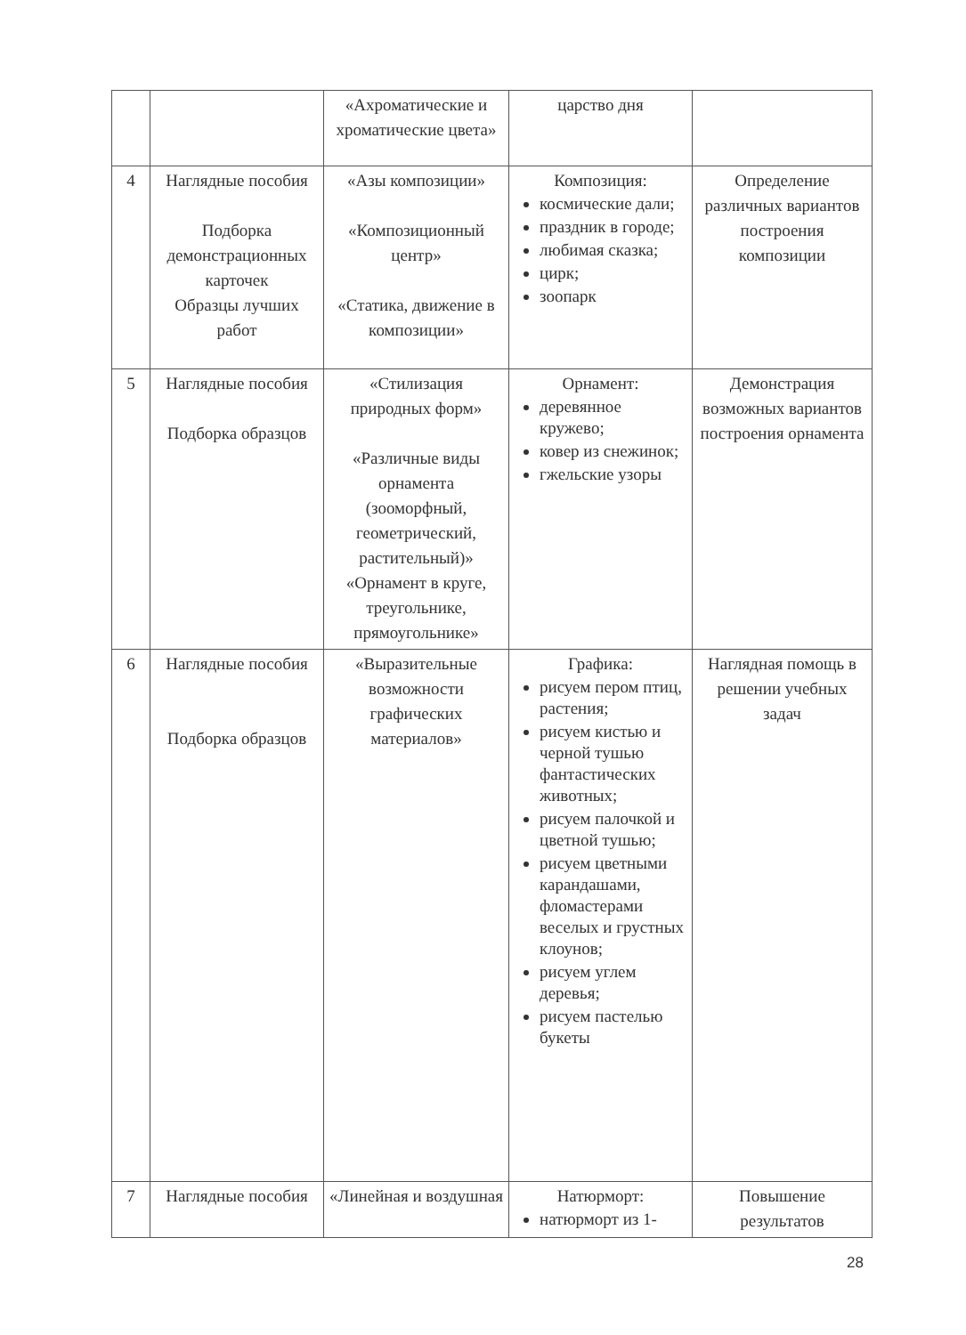| | | «Ахроматические и хроматические цвета» | царство дня | |
| 4 | Наглядные пособия Подборка демонстрационных карточек Образцы лучших работ | «Азы композиции» «Композиционный центр» «Статика, движение в композиции» | Композиция: космические дали; праздник в городе; любимая сказка; цирк; зоопарк | Определение различных вариантов построения композиции |
| 5 | Наглядные пособия Подборка образцов | «Стилизация природных форм» «Различные виды орнамента (зооморфный, геометрический, растительный)» «Орнамент в круге, треугольнике, прямоугольнике» | Орнамент: деревянное кружево; ковер из снежинок; гжельские узоры | Демонстрация возможных вариантов построения орнамента |
| 6 | Наглядные пособия Подборка образцов | «Выразительные возможности графических материалов» | Графика: рисуем пером птиц, растения; рисуем кистью и черной тушью фантастических животных; рисуем палочкой и цветной тушью; рисуем цветными карандашами, фломастерами веселых и грустных клоунов; рисуем углем деревья; рисуем пастелью букеты | Наглядная помощь в решении учебных задач |
| 7 | Наглядные пособия | «Линейная и воздушная | Натюрморт: натюрморт из 1- | Повышение результатов |
28